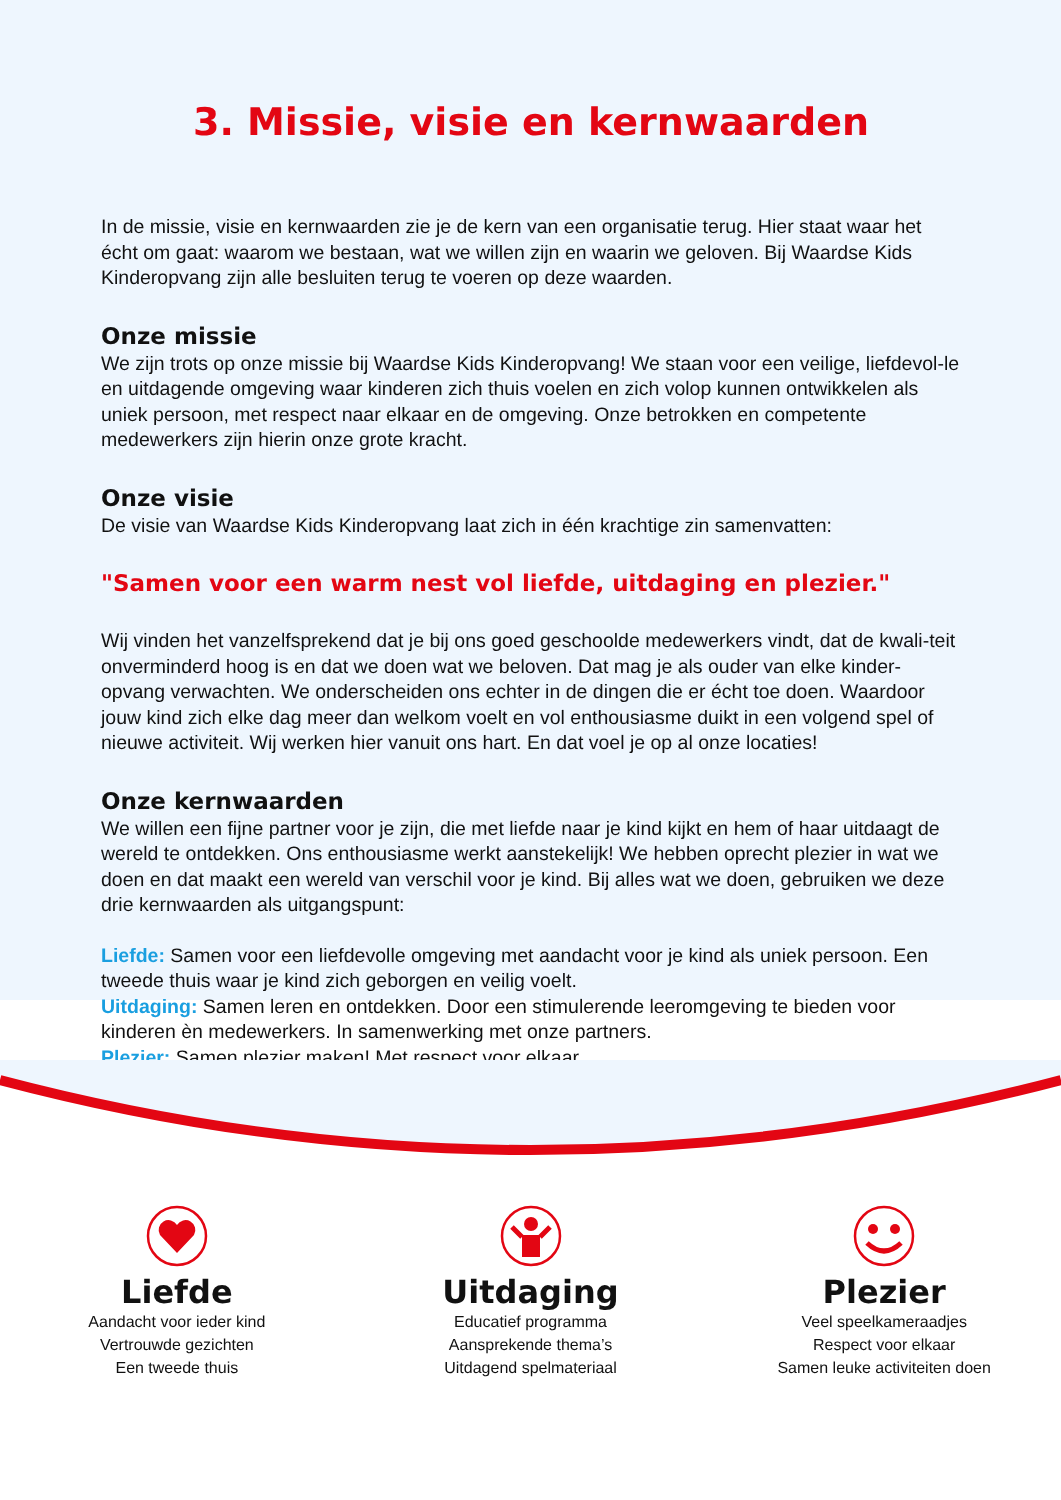3. Missie, visie en kernwaarden
In de missie, visie en kernwaarden zie je de kern van een organisatie terug. Hier staat waar het écht om gaat: waarom we bestaan, wat we willen zijn en waarin we geloven. Bij Waardse Kids Kinderopvang zijn alle besluiten terug te voeren op deze waarden.
Onze missie
We zijn trots op onze missie bij Waardse Kids Kinderopvang! We staan voor een veilige, liefdevol-le en uitdagende omgeving waar kinderen zich thuis voelen en zich volop kunnen ontwikkelen als uniek persoon, met respect naar elkaar en de omgeving. Onze betrokken en competente medewerkers zijn hierin onze grote kracht.
Onze visie
De visie van Waardse Kids Kinderopvang laat zich in één krachtige zin samenvatten:
"Samen voor een warm nest vol liefde, uitdaging en plezier."
Wij vinden het vanzelfsprekend dat je bij ons goed geschoolde medewerkers vindt, dat de kwali-teit onverminderd hoog is en dat we doen wat we beloven. Dat mag je als ouder van elke kinder-opvang verwachten. We onderscheiden ons echter in de dingen die er écht toe doen. Waardoor jouw kind zich elke dag meer dan welkom voelt en vol enthousiasme duikt in een volgend spel of nieuwe activiteit. Wij werken hier vanuit ons hart. En dat voel je op al onze locaties!
Onze kernwaarden
We willen een fijne partner voor je zijn, die met liefde naar je kind kijkt en hem of haar uitdaagt de wereld te ontdekken. Ons enthousiasme werkt aanstekelijk! We hebben oprecht plezier in wat we doen en dat maakt een wereld van verschil voor je kind. Bij alles wat we doen, gebruiken we deze drie kernwaarden als uitgangspunt:
Liefde: Samen voor een liefdevolle omgeving met aandacht voor je kind als uniek persoon. Een tweede thuis waar je kind zich geborgen en veilig voelt.
Uitdaging: Samen leren en ontdekken. Door een stimulerende leeromgeving te bieden voor kinderen èn medewerkers. In samenwerking met onze partners.
Plezier: Samen plezier maken! Met respect voor elkaar.
Liefde
Aandacht voor ieder kind
Vertrouwde gezichten
Een tweede thuis
Uitdaging
Educatief programma
Aansprekende thema’s
Uitdagend spelmateriaal
Plezier
Veel speelkameraadjes
Respect voor elkaar
Samen leuke activiteiten doen